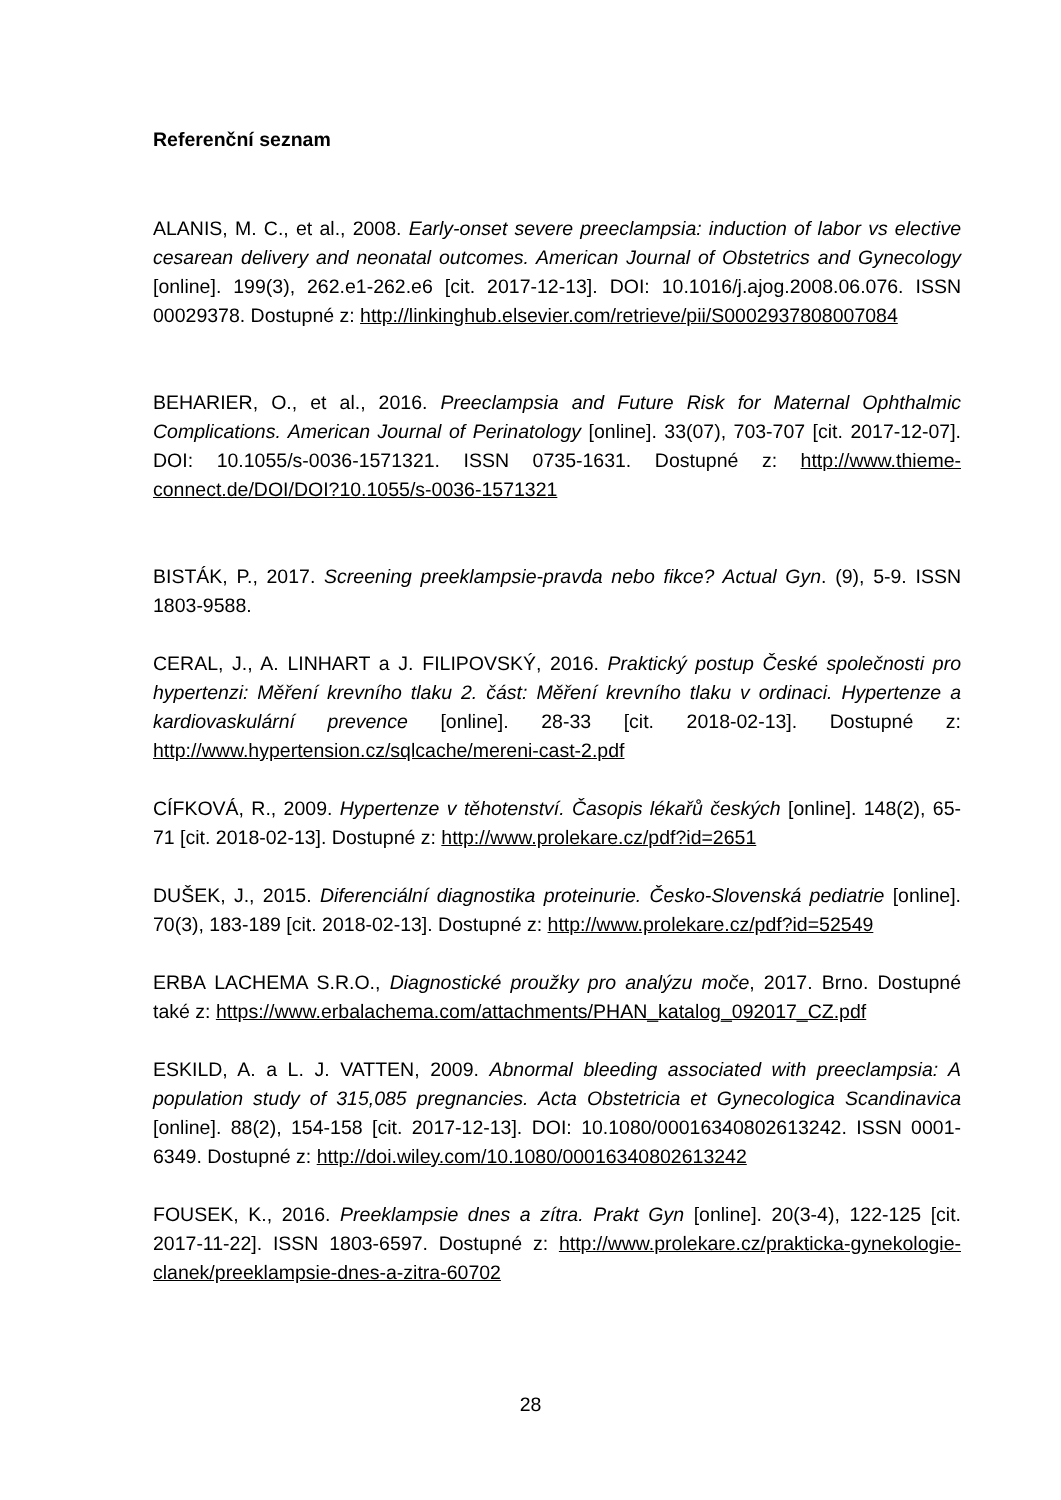Referenční seznam
ALANIS, M. C., et al., 2008. Early-onset severe preeclampsia: induction of labor vs elective cesarean delivery and neonatal outcomes. American Journal of Obstetrics and Gynecology [online]. 199(3), 262.e1-262.e6 [cit. 2017-12-13]. DOI: 10.1016/j.ajog.2008.06.076. ISSN 00029378. Dostupné z: http://linkinghub.elsevier.com/retrieve/pii/S0002937808007084
BEHARIER, O., et al., 2016. Preeclampsia and Future Risk for Maternal Ophthalmic Complications. American Journal of Perinatology [online]. 33(07), 703-707 [cit. 2017-12-07]. DOI: 10.1055/s-0036-1571321. ISSN 0735-1631. Dostupné z: http://www.thieme-connect.de/DOI/DOI?10.1055/s-0036-1571321
BISTÁK, P., 2017. Screening preeklampsie-pravda nebo fikce? Actual Gyn. (9), 5-9. ISSN 1803-9588.
CERAL, J., A. LINHART a J. FILIPOVSKÝ, 2016. Praktický postup České společnosti pro hypertenzi: Měření krevního tlaku 2. část: Měření krevního tlaku v ordinaci. Hypertenze a kardiovaskulární prevence [online]. 28-33 [cit. 2018-02-13]. Dostupné z: http://www.hypertension.cz/sqlcache/mereni-cast-2.pdf
CÍFKOVÁ, R., 2009. Hypertenze v těhotenství. Časopis lékařů českých [online]. 148(2), 65-71 [cit. 2018-02-13]. Dostupné z: http://www.prolekare.cz/pdf?id=2651
DUŠEK, J., 2015. Diferenciální diagnostika proteinurie. Česko-Slovenská pediatrie [online]. 70(3), 183-189 [cit. 2018-02-13]. Dostupné z: http://www.prolekare.cz/pdf?id=52549
ERBA LACHEMA S.R.O., Diagnostické proužky pro analýzu moče, 2017. Brno. Dostupné také z: https://www.erbalachema.com/attachments/PHAN_katalog_092017_CZ.pdf
ESKILD, A. a L. J. VATTEN, 2009. Abnormal bleeding associated with preeclampsia: A population study of 315,085 pregnancies. Acta Obstetricia et Gynecologica Scandinavica [online]. 88(2), 154-158 [cit. 2017-12-13]. DOI: 10.1080/00016340802613242. ISSN 0001-6349. Dostupné z: http://doi.wiley.com/10.1080/00016340802613242
FOUSEK, K., 2016. Preeklampsie dnes a zítra. Prakt Gyn [online]. 20(3-4), 122-125 [cit. 2017-11-22]. ISSN 1803-6597. Dostupné z: http://www.prolekare.cz/prakticka-gynekologie-clanek/preeklampsie-dnes-a-zitra-60702
28